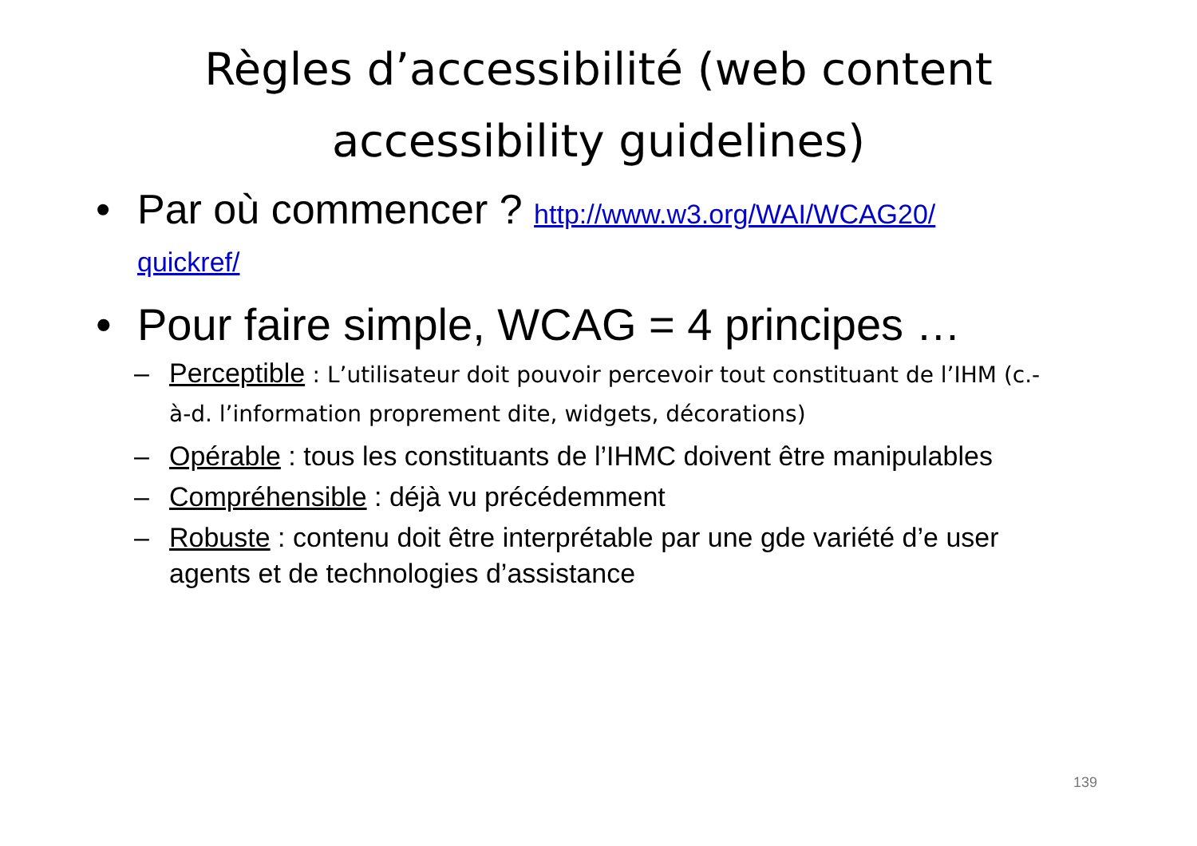Règles d’accessibilité (web content
accessibility guidelines)
• Par où commencer ? http://www.w3.org/WAI/WCAG20/
quickref/
• Pour faire simple, WCAG = 4 principes …
– Perceptible : L’utilisateur doit pouvoir percevoir tout constituant de l’IHM (c.-à-d. l’information proprement dite, widgets, décorations)
– Opérable : tous les constituants de l’IHMC doivent être manipulables
– Compréhensible : déjà vu précédemment
– Robuste : contenu doit être interprétable par une gde variété d’e user agents et de technologies d’assistance
139